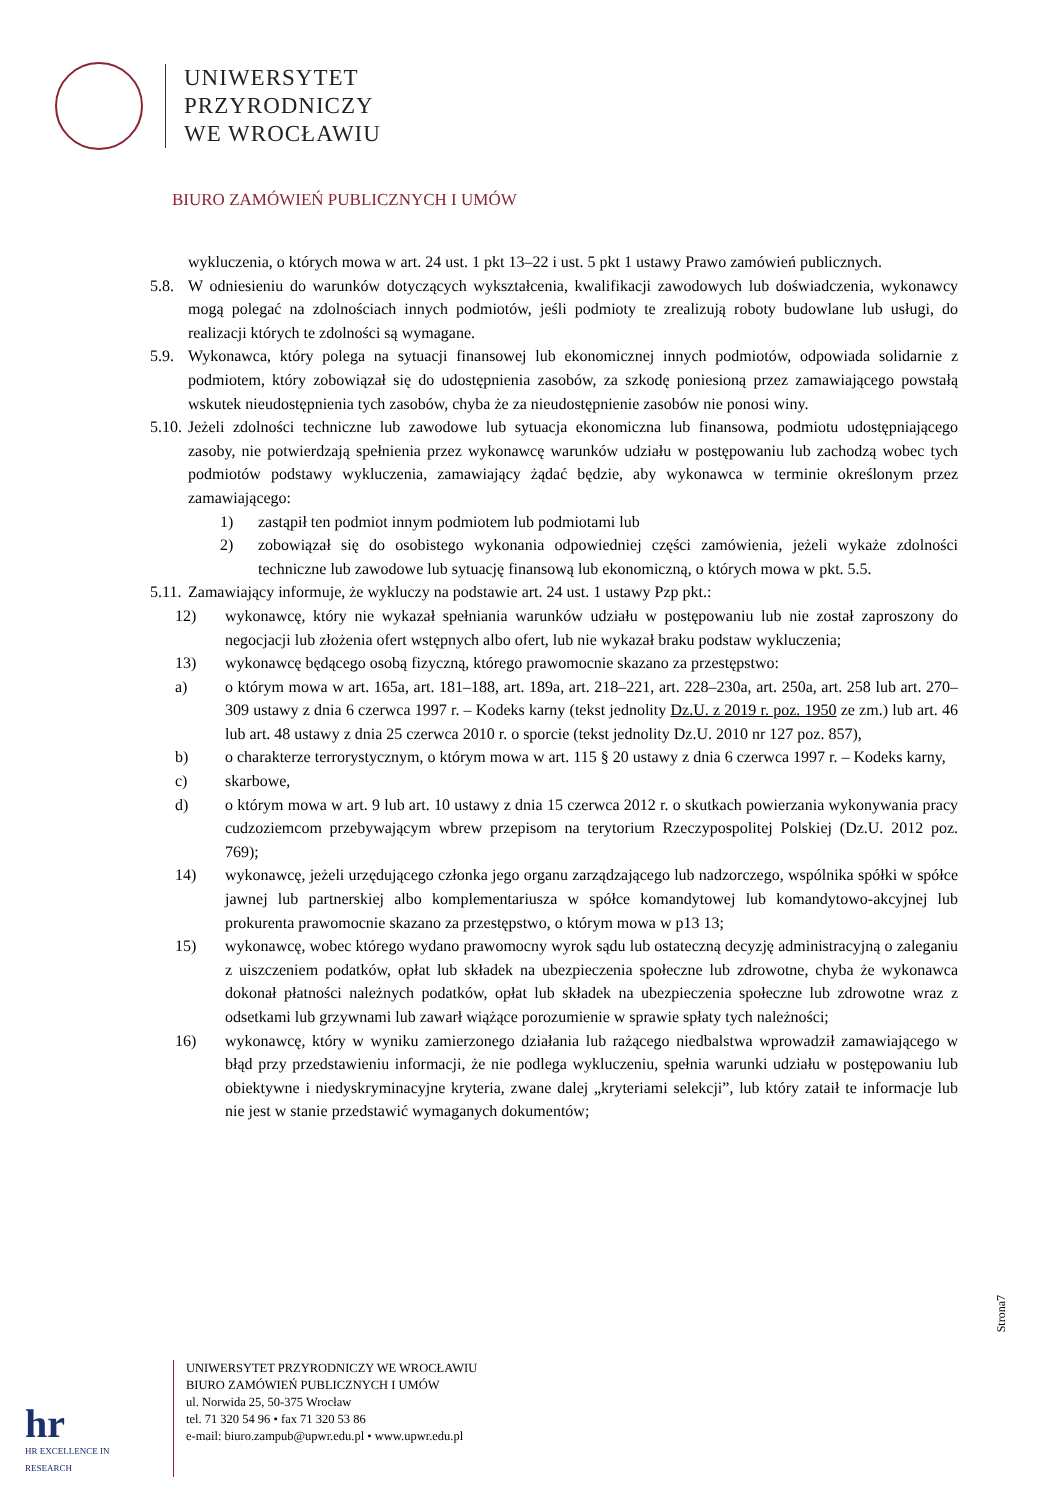UNIWERSYTET
PRZYRODNICZY
WE WROCŁAWIU
BIURO ZAMÓWIEŃ PUBLICZNYCH I UMÓW
wykluczenia, o których mowa w art. 24 ust. 1 pkt 13–22 i ust. 5 pkt 1 ustawy Prawo zamówień publicznych.
5.8. W odniesieniu do warunków dotyczących wykształcenia, kwalifikacji zawodowych lub doświadczenia, wykonawcy mogą polegać na zdolnościach innych podmiotów, jeśli podmioty te zrealizują roboty budowlane lub usługi, do realizacji których te zdolności są wymagane.
5.9. Wykonawca, który polega na sytuacji finansowej lub ekonomicznej innych podmiotów, odpowiada solidarnie z podmiotem, który zobowiązał się do udostępnienia zasobów, za szkodę poniesioną przez zamawiającego powstałą wskutek nieudostępnienia tych zasobów, chyba że za nieudostępnienie zasobów nie ponosi winy.
5.10. Jeżeli zdolności techniczne lub zawodowe lub sytuacja ekonomiczna lub finansowa, podmiotu udostępniającego zasoby, nie potwierdzają spełnienia przez wykonawcę warunków udziału w postępowaniu lub zachodzą wobec tych podmiotów podstawy wykluczenia, zamawiający żądać będzie, aby wykonawca w terminie określonym przez zamawiającego:
1) zastąpił ten podmiot innym podmiotem lub podmiotami lub
2) zobowiązał się do osobistego wykonania odpowiedniej części zamówienia, jeżeli wykaże zdolności techniczne lub zawodowe lub sytuację finansową lub ekonomiczną, o których mowa w pkt. 5.5.
5.11. Zamawiający informuje, że wykluczy na podstawie art. 24 ust. 1 ustawy Pzp pkt.:
12) wykonawcę, który nie wykazał spełniania warunków udziału w postępowaniu lub nie został zaproszony do negocjacji lub złożenia ofert wstępnych albo ofert, lub nie wykazał braku podstaw wykluczenia;
13) wykonawcę będącego osobą fizyczną, którego prawomocnie skazano za przestępstwo:
a) o którym mowa w art. 165a, art. 181–188, art. 189a, art. 218–221, art. 228–230a, art. 250a, art. 258 lub art. 270–309 ustawy z dnia 6 czerwca 1997 r. – Kodeks karny (tekst jednolity Dz.U. z 2019 r. poz. 1950 ze zm.) lub art. 46 lub art. 48 ustawy z dnia 25 czerwca 2010 r. o sporcie (tekst jednolity Dz.U. 2010 nr 127 poz. 857),
b) o charakterze terrorystycznym, o którym mowa w art. 115 § 20 ustawy z dnia 6 czerwca 1997 r. – Kodeks karny,
c) skarbowe,
d) o którym mowa w art. 9 lub art. 10 ustawy z dnia 15 czerwca 2012 r. o skutkach powierzania wykonywania pracy cudzoziemcom przebywającym wbrew przepisom na terytorium Rzeczypospolitej Polskiej (Dz.U. 2012 poz. 769);
14) wykonawcę, jeżeli urzędującego członka jego organu zarządzającego lub nadzorczego, wspólnika spółki w spółce jawnej lub partnerskiej albo komplementariusza w spółce komandytowej lub komandytowo-akcyjnej lub prokurenta prawomocnie skazano za przestępstwo, o którym mowa w p13 13;
15) wykonawcę, wobec którego wydano prawomocny wyrok sądu lub ostateczną decyzję administracyjną o zaleganiu z uiszczeniem podatków, opłat lub składek na ubezpieczenia społeczne lub zdrowotne, chyba że wykonawca dokonał płatności należnych podatków, opłat lub składek na ubezpieczenia społeczne lub zdrowotne wraz z odsetkami lub grzywnami lub zawarł wiążące porozumienie w sprawie spłaty tych należności;
16) wykonawcę, który w wyniku zamierzonego działania lub rażącego niedbalstwa wprowadził zamawiającego w błąd przy przedstawieniu informacji, że nie podlega wykluczeniu, spełnia warunki udziału w postępowaniu lub obiektywne i niedyskryminacyjne kryteria, zwane dalej „kryteriami selekcji”, lub który zataił te informacje lub nie jest w stanie przedstawić wymaganych dokumentów;
Strona7
hr
HR EXCELLENCE IN RESEARCH
UNIWERSYTET PRZYRODNICZY WE WROCŁAWIU
BIURO ZAMÓWIEŃ PUBLICZNYCH I UMÓW
ul. Norwida 25, 50-375 Wrocław
tel. 71 320 54 96 • fax 71 320 53 86
e-mail: biuro.zampub@upwr.edu.pl • www.upwr.edu.pl